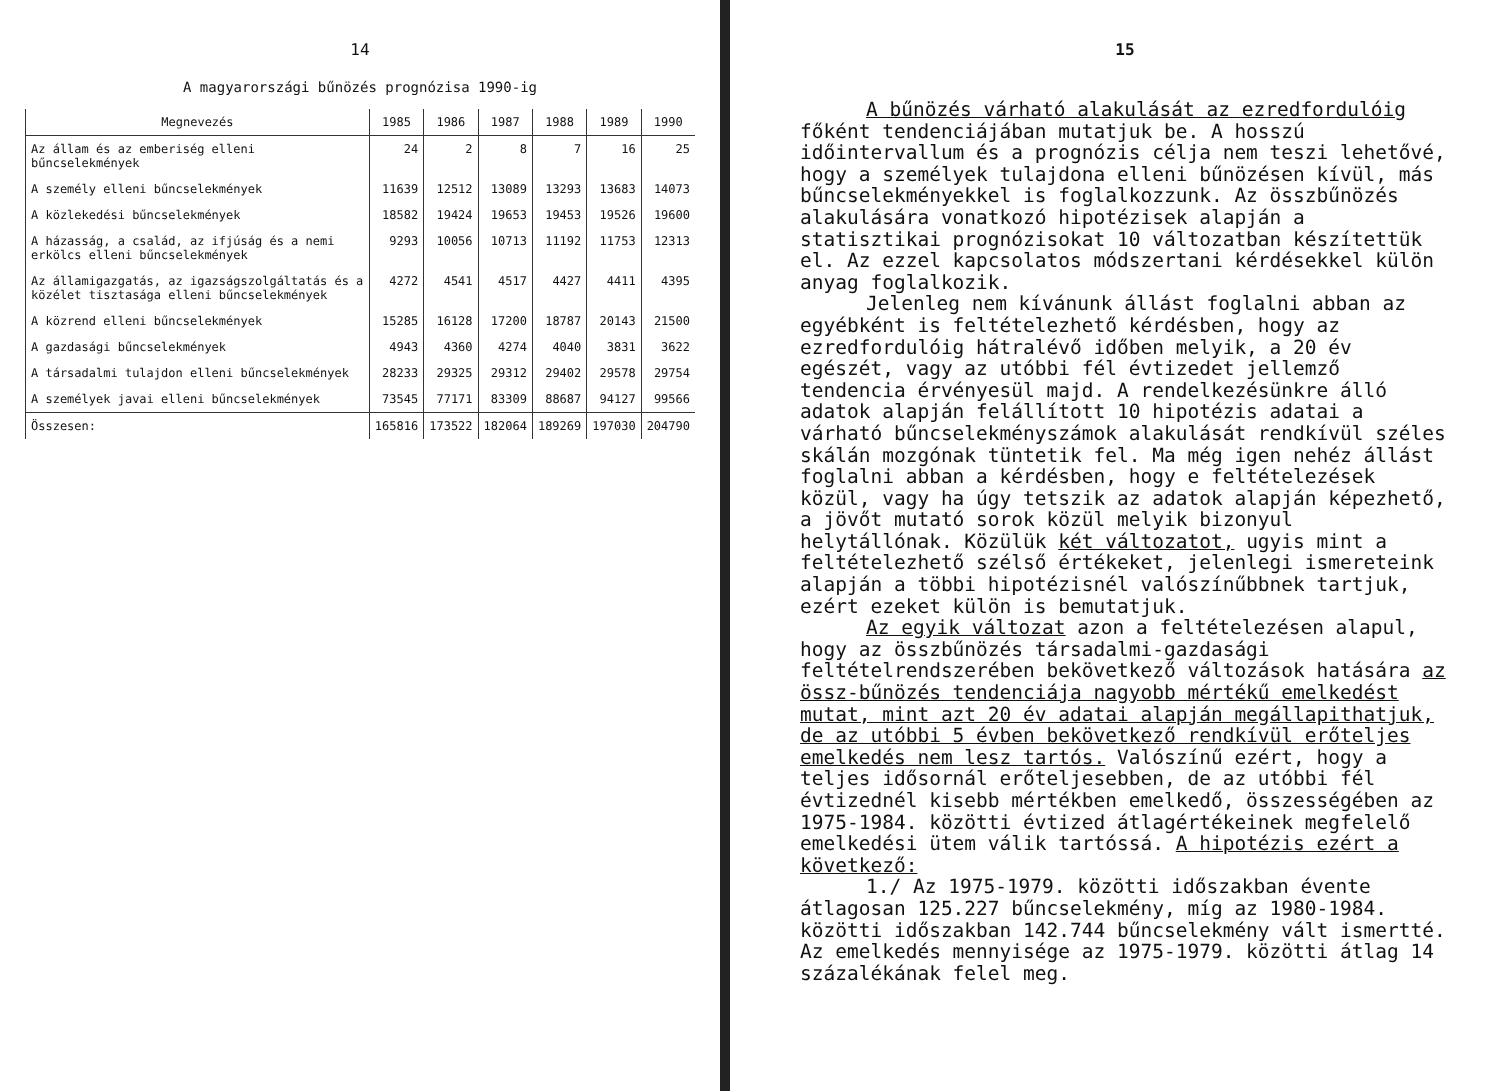14
A magyarországi bűnözés prognózisa 1990-ig
| Megnevezés | 1985 | 1986 | 1987 | 1988 | 1989 | 1990 |
| --- | --- | --- | --- | --- | --- | --- |
| Az állam és az emberiség elleni bűncselekmények | 24 | 2 | 8 | 7 | 16 | 25 |
| A személy elleni bűncselekmények | 11639 | 12512 | 13089 | 13293 | 13683 | 14073 |
| A közlekedési bűncselekmények | 18582 | 19424 | 19653 | 19453 | 19526 | 19600 |
| A házasság, a család, az ifjúság és a nemi erkölcs elleni bűncselekmények | 9293 | 10056 | 10713 | 11192 | 11753 | 12313 |
| Az államigazgatás, az igazságszolgáltatás és a közélet tisztasága elleni bűncselekmények | 4272 | 4541 | 4517 | 4427 | 4411 | 4395 |
| A közrend elleni bűncselekmények | 15285 | 16128 | 17200 | 18787 | 20143 | 21500 |
| A gazdasági bűncselekmények | 4943 | 4360 | 4274 | 4040 | 3831 | 3622 |
| A társadalmi tulajdon elleni bűncselekmények | 28233 | 29325 | 29312 | 29402 | 29578 | 29754 |
| A személyek javai elleni bűncselekmények | 73545 | 77171 | 83309 | 88687 | 94127 | 99566 |
| Összesen: | 165816 | 173522 | 182064 | 189269 | 197030 | 204790 |
15
A bűnözés várható alakulását az ezredfordulóig főként tendenciájában mutatjuk be. A hosszú időintervallum és a prognózis célja nem teszi lehetővé, hogy a személyek tulajdona elleni bűnözésen kívül, más bűncselekményekkel is foglalkozzunk. Az összbűnözés alakulására vonatkozó hipotézisek alapján a statisztikai prognózisokat 10 változatban készítettük el. Az ezzel kapcsolatos módszertani kérdésekkel külön anyag foglalkozik.
Jelenleg nem kívánunk állást foglalni abban az egyébként is feltételezhető kérdésben, hogy az ezredfordulóig hátralévő időben melyik, a 20 év egészét, vagy az utóbbi fél évtizedet jellemző tendencia érvényesül majd. A rendelkezésünkre álló adatok alapján felállított 10 hipotézis adatai a várható bűncselekményszámok alakulását rendkívül széles skálán mozgónak tüntetik fel. Ma még igen nehéz állást foglalni abban a kérdésben, hogy e feltételezések közül, vagy ha úgy tetszik az adatok alapján képezhető, a jövőt mutató sorok közül melyik bizonyul helytállónak. Közülük két változatot, ugyis mint a feltételezhető szélső értékeket, jelenlegi ismereteink alapján a többi hipotézisnél valószínűbbnek tartjuk, ezért ezeket külön is bemutatjuk.
Az egyik változat azon a feltételezésen alapul, hogy az összbűnözés társadalmi-gazdasági feltételrendszerében bekövetkező változások hatására az össz-bűnözés tendenciája nagyobb mértékű emelkedést mutat, mint azt 20 év adatai alapján megállapithatjuk, de az utóbbi 5 évben bekövetkező rendkívül erőteljes emelkedés nem lesz tartós. Valószínű ezért, hogy a teljes idősornál erőteljesebben, de az utóbbi fél évtizednél kisebb mértékben emelkedő, összességében az 1975-1984. közötti évtized átlagértékeinek megfelelő emelkedési ütem válik tartóssá. A hipotézis ezért a következő:
1./ Az 1975-1979. közötti időszakban évente átlagosan 125.227 bűncselekmény, míg az 1980-1984. közötti időszakban 142.744 bűncselekmény vált ismertté. Az emelkedés mennyisége az 1975-1979. közötti átlag 14 százalékának felel meg.